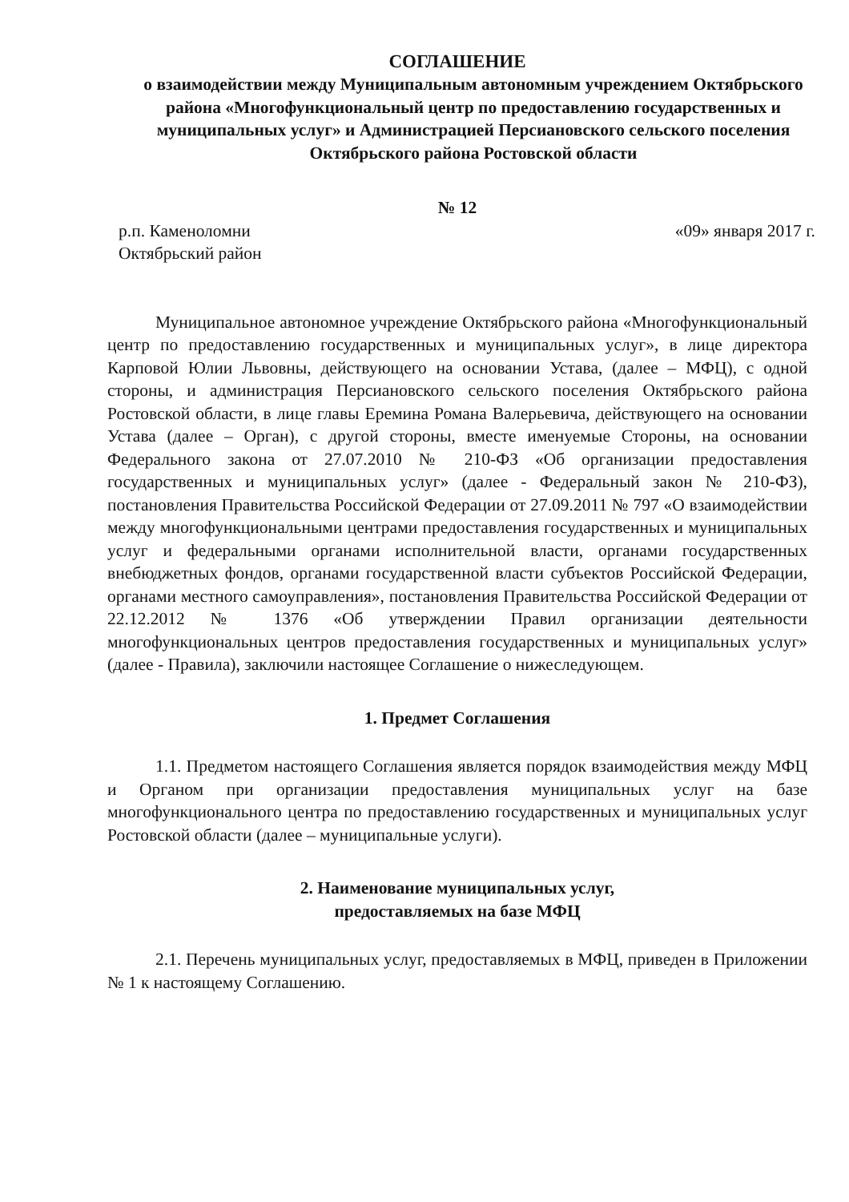СОГЛАШЕНИЕ
о взаимодействии между Муниципальным автономным учреждением Октябрьского района «Многофункциональный центр по предоставлению государственных и муниципальных услуг» и Администрацией Персиановского сельского поселения Октябрьского района Ростовской области
№ 12
р.п. Каменоломни
Октябрьский район
«09» января 2017 г.
Муниципальное автономное учреждение Октябрьского района «Многофункциональный центр по предоставлению государственных и муниципальных услуг», в лице директора Карповой Юлии Львовны, действующего на основании Устава, (далее – МФЦ), с одной стороны, и администрация Персиановского сельского поселения Октябрьского района Ростовской области, в лице главы Еремина Романа Валерьевича, действующего на основании Устава (далее – Орган), с другой стороны, вместе именуемые Стороны, на основании Федерального закона от 27.07.2010 № 210-ФЗ «Об организации предоставления государственных и муниципальных услуг» (далее - Федеральный закон № 210-ФЗ), постановления Правительства Российской Федерации от 27.09.2011 № 797 «О взаимодействии между многофункциональными центрами предоставления государственных и муниципальных услуг и федеральными органами исполнительной власти, органами государственных внебюджетных фондов, органами государственной власти субъектов Российской Федерации, органами местного самоуправления», постановления Правительства Российской Федерации от 22.12.2012 № 1376 «Об утверждении Правил организации деятельности многофункциональных центров предоставления государственных и муниципальных услуг» (далее - Правила), заключили настоящее Соглашение о нижеследующем.
1. Предмет Соглашения
1.1. Предметом настоящего Соглашения является порядок взаимодействия между МФЦ и Органом при организации предоставления муниципальных услуг на базе многофункционального центра по предоставлению государственных и муниципальных услуг Ростовской области (далее – муниципальные услуги).
2. Наименование муниципальных услуг,
предоставляемых на базе МФЦ
2.1. Перечень муниципальных услуг, предоставляемых в МФЦ, приведен в Приложении № 1 к настоящему Соглашению.